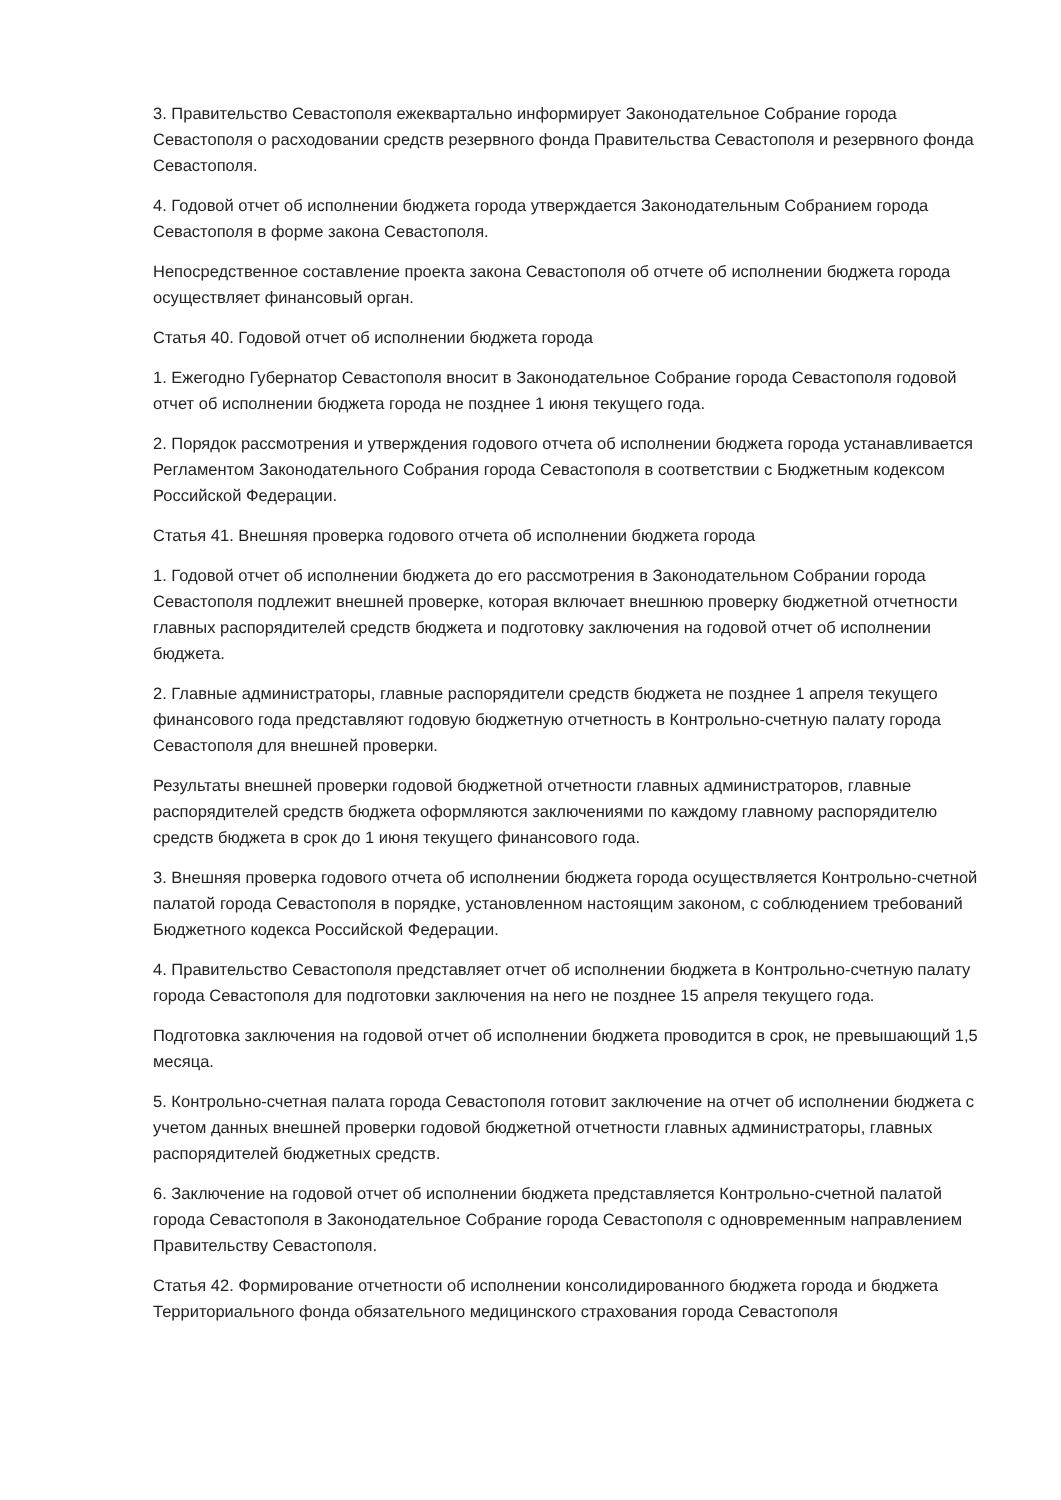3. Правительство Севастополя ежеквартально информирует Законодательное Собрание города Севастополя о расходовании средств резервного фонда Правительства Севастополя и резервного фонда Севастополя.
4. Годовой отчет об исполнении бюджета города утверждается Законодательным Собранием города Севастополя в форме закона Севастополя.
Непосредственное составление проекта закона Севастополя об отчете об исполнении бюджета города осуществляет финансовый орган.
Статья 40. Годовой отчет об исполнении бюджета города
1. Ежегодно Губернатор Севастополя вносит в Законодательное Собрание города Севастополя годовой отчет об исполнении бюджета города не позднее 1 июня текущего года.
2. Порядок рассмотрения и утверждения годового отчета об исполнении бюджета города устанавливается Регламентом Законодательного Собрания города Севастополя в соответствии с Бюджетным кодексом Российской Федерации.
Статья 41. Внешняя проверка годового отчета об исполнении бюджета города
1. Годовой отчет об исполнении бюджета до его рассмотрения в Законодательном Собрании города Севастополя подлежит внешней проверке, которая включает внешнюю проверку бюджетной отчетности главных распорядителей средств бюджета и подготовку заключения на годовой отчет об исполнении бюджета.
2. Главные администраторы, главные распорядители средств бюджета не позднее 1 апреля текущего финансового года представляют годовую бюджетную отчетность в Контрольно-счетную палату города Севастополя для внешней проверки.
Результаты внешней проверки годовой бюджетной отчетности главных администраторов, главные распорядителей средств бюджета оформляются заключениями по каждому главному распорядителю средств бюджета в срок до 1 июня текущего финансового года.
3. Внешняя проверка годового отчета об исполнении бюджета города осуществляется Контрольно-счетной палатой города Севастополя в порядке, установленном настоящим законом, с соблюдением требований Бюджетного кодекса Российской Федерации.
4. Правительство Севастополя представляет отчет об исполнении бюджета в Контрольно-счетную палату города Севастополя для подготовки заключения на него не позднее 15 апреля текущего года.
Подготовка заключения на годовой отчет об исполнении бюджета проводится в срок, не превышающий 1,5 месяца.
5. Контрольно-счетная палата города Севастополя готовит заключение на отчет об исполнении бюджета с учетом данных внешней проверки годовой бюджетной отчетности главных администраторы, главных распорядителей бюджетных средств.
6. Заключение на годовой отчет об исполнении бюджета представляется Контрольно-счетной палатой города Севастополя в Законодательное Собрание города Севастополя с одновременным направлением Правительству Севастополя.
Статья 42. Формирование отчетности об исполнении консолидированного бюджета города и бюджета Территориального фонда обязательного медицинского страхования города Севастополя